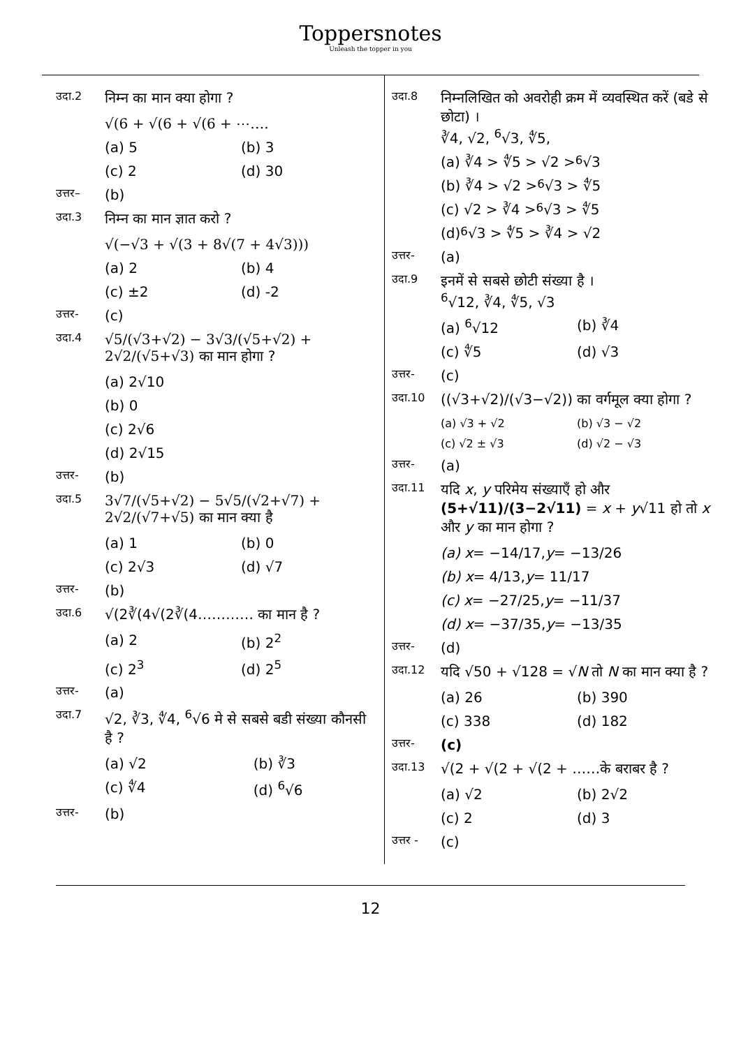Toppersnotes
Unleash the topper in you
उदा.2 निम्न का मान क्या होगा ?
√(6 + √(6 + √(6 + ⋯….
(a) 5 (b) 3
(c) 2 (d) 30
उत्तर– (b)
उदा.3 निम्न का मान ज्ञात करो ?
√(−√3 + √(3 + 8√(7 + 4√3)))
(a) 2 (b) 4
(c) ±2 (d) -2
उत्तर- (c)
उदा.4 √5/(√3+√2) − 3√3/(√5+√2) + 2√2/(√5+√3) का मान होगा ?
(a) 2√10
(b) 0
(c) 2√6
(d) 2√15
उत्तर- (b)
उदा.5 3√7/(√5+√2) − 5√5/(√2+√7) + 2√2/(√7+√5) का मान क्या है
(a) 1 (b) 0
(c) 2√3 (d) √7
उत्तर- (b)
उदा.6 √(2∛(4√(2∛(4………… का मान है ?
(a) 2 (b) 2<sup>2</sup>
(c) 2<sup>3</sup> (d) 2<sup>5</sup>
उत्तर- (a)
उदा.7 √2, ∛3, ∜4, <sup>6</sup>√6 मे से सबसे बडी संख्या कौनसी है ?
(a) √2 (b) ∛3
(c) ∜4 (d) <sup>6</sup>√6
उत्तर- (b)
उदा.8 निम्नलिखित को अवरोही क्रम में व्यवस्थित करें (बडे से छोटा) ।
∛4, √2, <sup>6</sup>√3, ∜5,
(a) ∛4 > ∜5 > √2 > <sup>6</sup>√3
(b) ∛4 > √2 > <sup>6</sup>√3 > ∜5
(c) √2 > ∛4 > <sup>6</sup>√3 > ∜5
(d) <sup>6</sup>√3 > ∜5 > ∛4 > √2
उत्तर- (a)
उदा.9 इनमें से सबसे छोटी संख्या है ।
<sup>6</sup>√12, ∛4, ∜5, √3
(a) <sup>6</sup>√12 (b) ∛4
(c) ∜5 (d) √3
उत्तर- (c)
उदा.10 ((√3+√2)/(√3−√2)) का वर्गमूल क्या होगा ?
(a) √3 + √2 (b) √3 − √2
(c) √2 ± √3 (d) √2 − √3
उत्तर- (a)
उदा.11 यदि x, y परिमेय संख्याएँ हो और (5+√11)/(3−2√11) = x + y√11 हो तो x और y का मान होगा ?
(a) x = −14/17, y = −13/26
(b) x = 4/13, y = 11/17
(c) x = −27/25, y = −11/37
(d) x = −37/35, y = −13/35
उत्तर- (d)
उदा.12 यदि √50 + √128 = √N तो N का मान क्या है ?
(a) 26 (b) 390
(c) 338 (d) 182
उत्तर- (c)
उदा.13 √(2 + √(2 + √(2 + ……के बराबर है ?
(a) √2 (b) 2√2
(c) 2 (d) 3
उत्तर - (c)
12